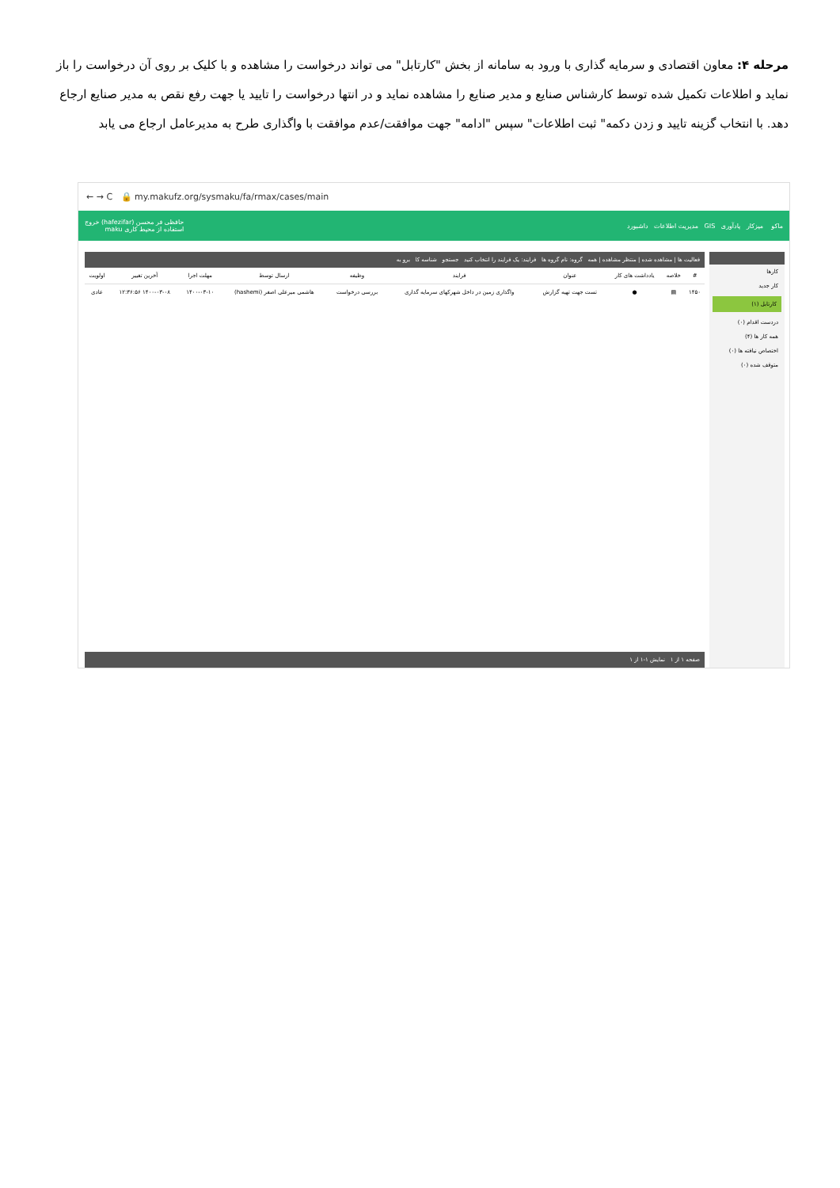مرحله ۴: معاون اقتصادی و سرمایه گذاری با ورود به سامانه از بخش "کارتابل" می تواند درخواست را مشاهده و با کلیک بر روی آن درخواست را باز نماید و اطلاعات تکمیل شده توسط کارشناس صنایع و مدیر صنایع را مشاهده نماید و در انتها درخواست را تایید یا جهت رفع نقص به مدیر صنایع ارجاع دهد. با انتخاب گزینه تایید و زدن دکمه" ثبت اطلاعات" سپس "ادامه" جهت موافقت/عدم موافقت با واگذاری طرح به مدیرعامل ارجاع می یابد
← → C 🔒 my.makufz.org/sysmaku/fa/rmax/cases/main
ماکو میزکار یادآوری GIS مدیریت اطلاعات داشبورد حافظی فر محسن (hafezifar) خروج
استفاده از محیط کاری maku
کارها
کار جدید
کارتابل (۱)
دردست اقدام (۰)
همه کار ها (۴)
اختصاص نیافته ها (۰)
متوقف شده (۰)
فعالیت ها | مشاهده شده | منتظر مشاهده | همه گروه: نام گروه ها فرایند: یک فرایند را انتخاب کنید جستجو شناسه کا برو به
| # | خلاصه | یادداشت های کار | عنوان | فرایند | وظیفه | ارسال توسط | مهلت اجرا | آخرین تغییر | اولویت |
| --- | --- | --- | --- | --- | --- | --- | --- | --- | --- |
| ۱۴۵۰ | ▤ | ● | تست جهت تهیه گزارش | واگذاری زمین در داخل شهرکهای سرمایه گذاری | بررسی درخواست | هاشمی میرعلی اصغر (hashemi) | ۱۴۰۰-۰۳-۱۰ | ۱۴۰۰-۰۳-۰۸ ۱۲:۳۶:۵۶ | عادی |
صفحه ۱ از ۱ نمایش ۱-۱ از ۱